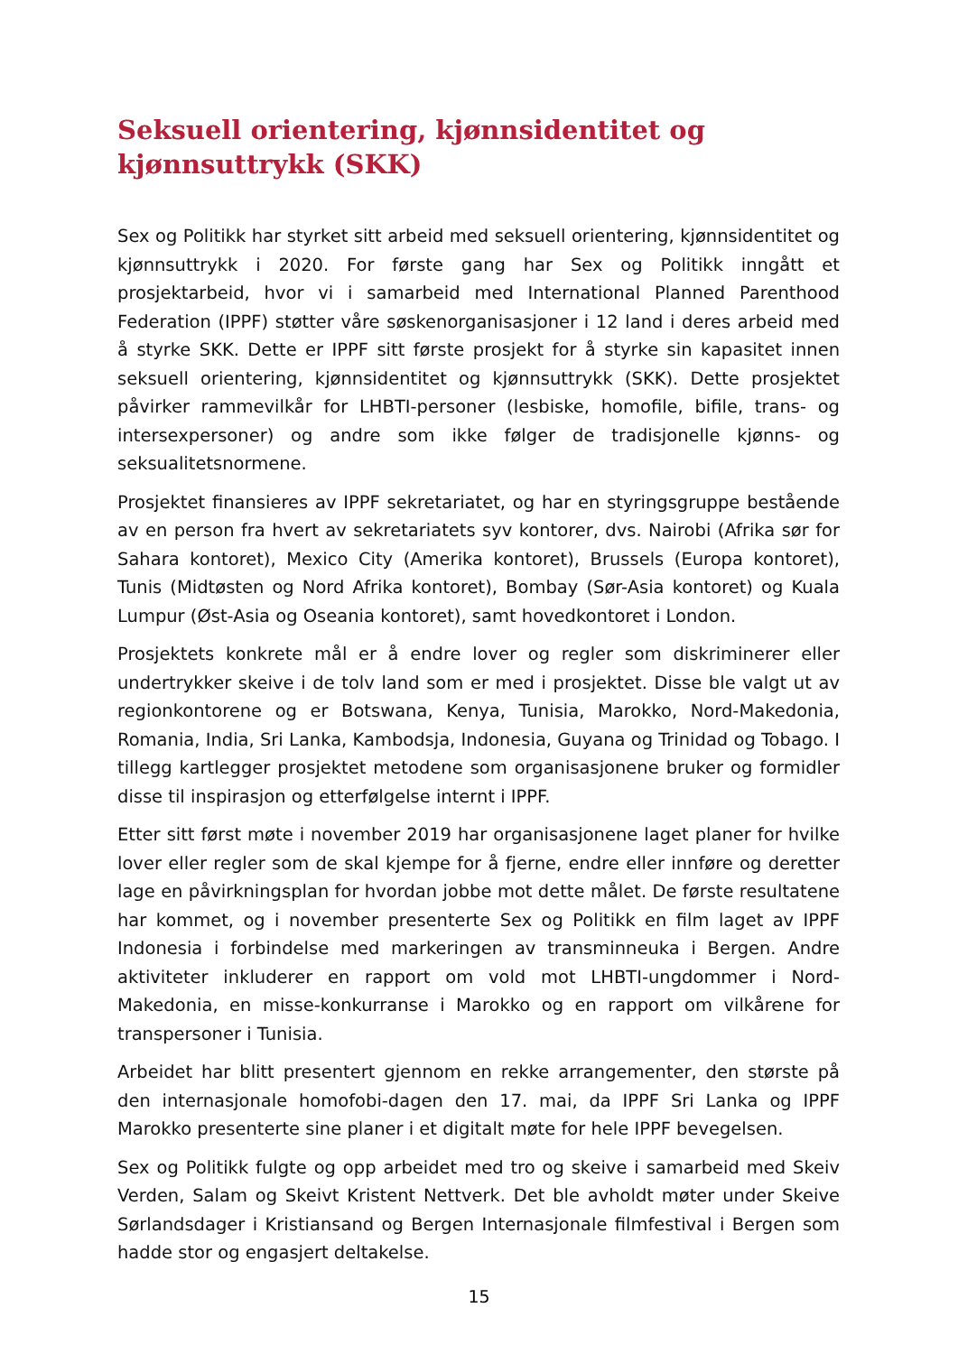Seksuell orientering, kjønnsidentitet og kjønnsuttrykk (SKK)
Sex og Politikk har styrket sitt arbeid med seksuell orientering, kjønnsidentitet og kjønnsuttrykk i 2020. For første gang har Sex og Politikk inngått et prosjektarbeid, hvor vi i samarbeid med International Planned Parenthood Federation (IPPF) støtter våre søskenorganisasjoner i 12 land i deres arbeid med å styrke SKK. Dette er IPPF sitt første prosjekt for å styrke sin kapasitet innen seksuell orientering, kjønnsidentitet og kjønnsuttrykk (SKK). Dette prosjektet påvirker rammevilkår for LHBTI-personer (lesbiske, homofile, bifile, trans- og intersexpersoner) og andre som ikke følger de tradisjonelle kjønns- og seksualitetsnormene.
Prosjektet finansieres av IPPF sekretariatet, og har en styringsgruppe bestående av en person fra hvert av sekretariatets syv kontorer, dvs. Nairobi (Afrika sør for Sahara kontoret), Mexico City (Amerika kontoret), Brussels (Europa kontoret), Tunis (Midtøsten og Nord Afrika kontoret), Bombay (Sør-Asia kontoret) og Kuala Lumpur (Øst-Asia og Oseania kontoret), samt hovedkontoret i London.
Prosjektets konkrete mål er å endre lover og regler som diskriminerer eller undertrykker skeive i de tolv land som er med i prosjektet. Disse ble valgt ut av regionkontorene og er Botswana, Kenya, Tunisia, Marokko, Nord-Makedonia, Romania, India, Sri Lanka, Kambodsja, Indonesia, Guyana og Trinidad og Tobago. I tillegg kartlegger prosjektet metodene som organisasjonene bruker og formidler disse til inspirasjon og etterfølgelse internt i IPPF.
Etter sitt først møte i november 2019 har organisasjonene laget planer for hvilke lover eller regler som de skal kjempe for å fjerne, endre eller innføre og deretter lage en påvirkningsplan for hvordan jobbe mot dette målet. De første resultatene har kommet, og i november presenterte Sex og Politikk en film laget av IPPF Indonesia i forbindelse med markeringen av transminneuka i Bergen. Andre aktiviteter inkluderer en rapport om vold mot LHBTI-ungdommer i Nord-Makedonia, en misse-konkurranse i Marokko og en rapport om vilkårene for transpersoner i Tunisia.
Arbeidet har blitt presentert gjennom en rekke arrangementer, den største på den internasjonale homofobi-dagen den 17. mai, da IPPF Sri Lanka og IPPF Marokko presenterte sine planer i et digitalt møte for hele IPPF bevegelsen.
Sex og Politikk fulgte og opp arbeidet med tro og skeive i samarbeid med Skeiv Verden, Salam og Skeivt Kristent Nettverk. Det ble avholdt møter under Skeive Sørlandsdager i Kristiansand og Bergen Internasjonale filmfestival i Bergen som hadde stor og engasjert deltakelse.
15